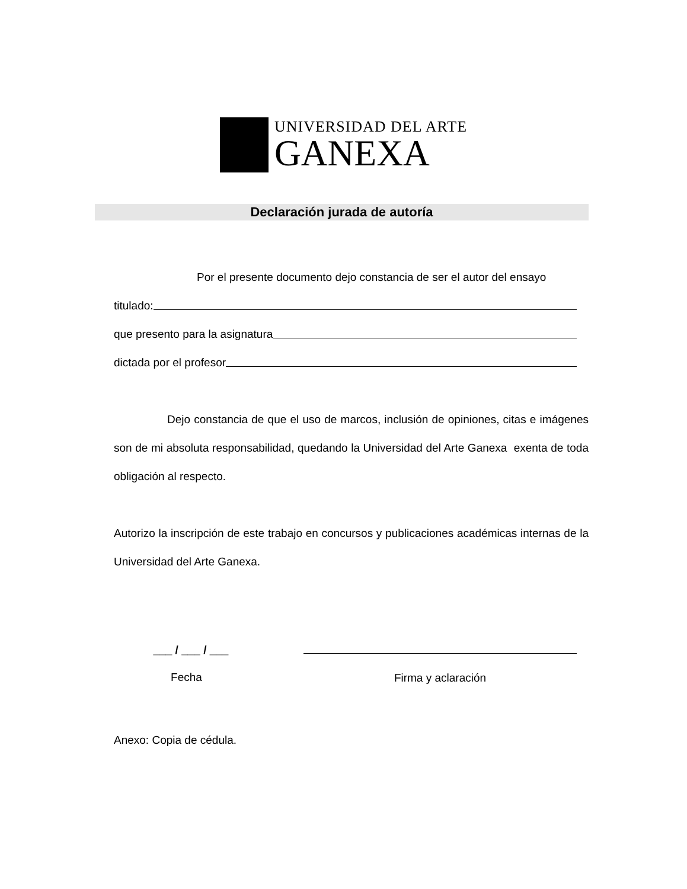UNIVERSIDAD DEL ARTE
GANEXA
Declaración jurada de autoría
Por el presente documento dejo constancia de ser el autor del ensayo
titulado:
que presento para la asignatura
dictada por el profesor
Dejo constancia de que el uso de marcos, inclusión de opiniones, citas e imágenes son de mi absoluta responsabilidad, quedando la Universidad del Arte Ganexa exenta de toda obligación al respecto.
Autorizo la inscripción de este trabajo en concursos y publicaciones académicas internas de la Universidad del Arte Ganexa.
___ / ___ / ___
Fecha
Firma y aclaración
Anexo: Copia de cédula.